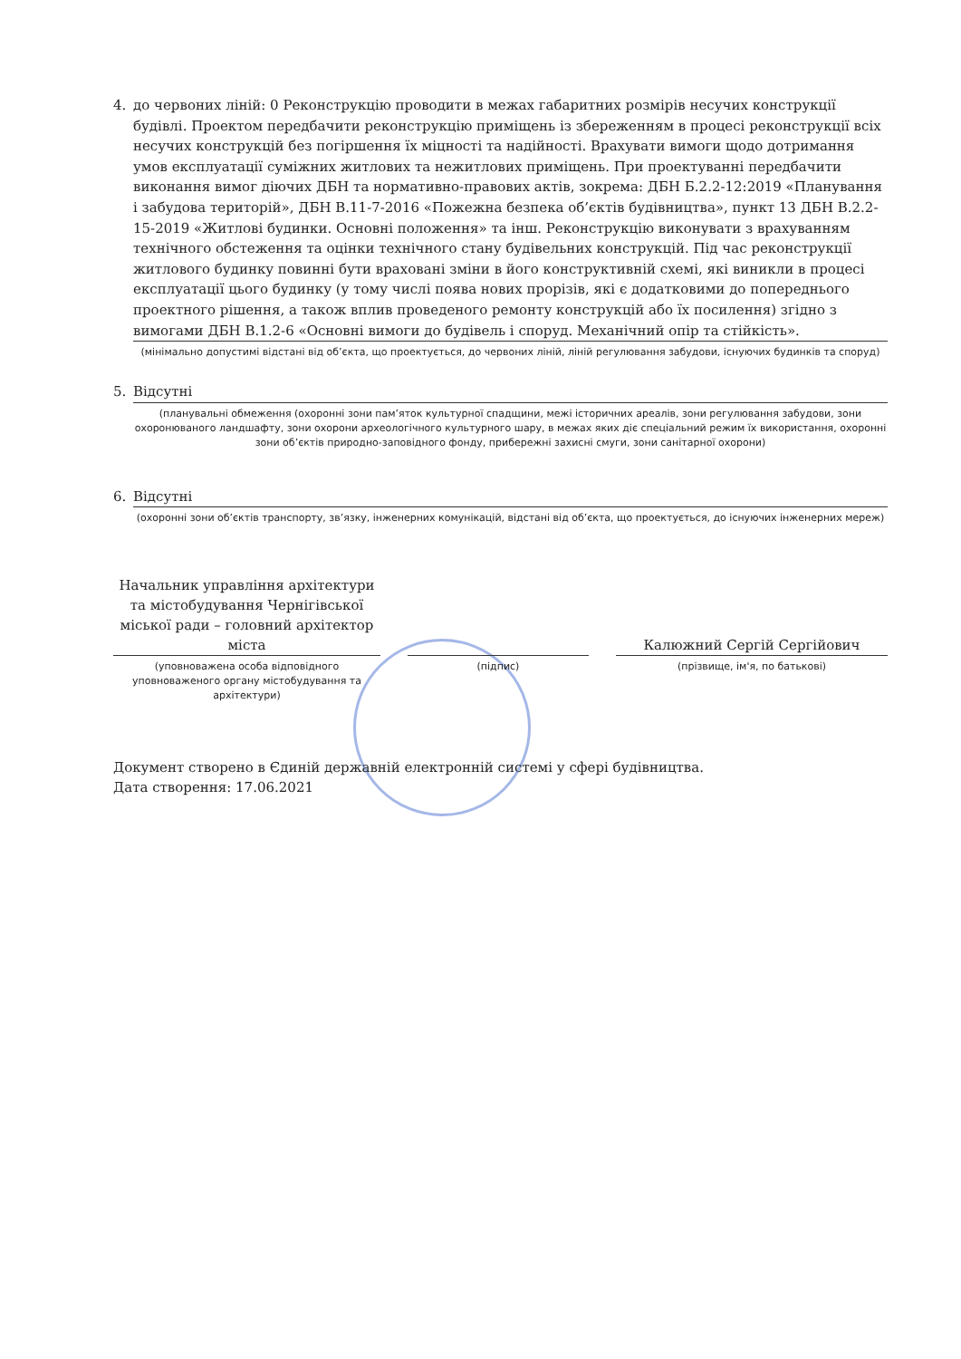4. до червоних ліній: 0 Реконструкцію проводити в межах габаритних розмірів несучих конструкції будівлі. Проектом передбачити реконструкцію приміщень із збереженням в процесі реконструкції всіх несучих конструкцій без погіршення їх міцності та надійності. Врахувати вимоги щодо дотримання умов експлуатації суміжних житлових та нежитлових приміщень. При проектуванні передбачити виконання вимог діючих ДБН та нормативно-правових актів, зокрема: ДБН Б.2.2-12:2019 «Планування і забудова територій», ДБН В.11-7-2016 «Пожежна безпека об’єктів будівництва», пункт 13 ДБН В.2.2-15-2019 «Житлові будинки. Основні положення» та інш. Реконструкцію виконувати з врахуванням технічного обстеження та оцінки технічного стану будівельних конструкцій. Під час реконструкції житлового будинку повинні бути враховані зміни в його конструктивній схемі, які виникли в процесі експлуатації цього будинку (у тому числі поява нових прорізів, які є додатковими до попереднього проектного рішення, а також вплив проведеного ремонту конструкцій або їх посилення) згідно з вимогами ДБН В.1.2-6 «Основні вимоги до будівель і споруд. Механічний опір та стійкість».
(мінімально допустимі відстані від об’єкта, що проектується, до червоних ліній, ліній регулювання забудови, існуючих будинків та споруд)
5. Відсутні
(планувальні обмеження (охоронні зони пам’яток культурної спадщини, межі історичних ареалів, зони регулювання забудови, зони охоронюваного ландшафту, зони охорони археологічного культурного шару, в межах яких діє спеціальний режим їх використання, охоронні зони об’єктів природно-заповідного фонду, прибережні захисні смуги, зони санітарної охорони)
6. Відсутні
(охоронні зони об’єктів транспорту, зв’язку, інженерних комунікацій, відстані від об’єкта, що проектується, до існуючих інженерних мереж)
Начальник управління архітектури та містобудування Чернігівської міської ради – головний архітектор міста
(уповноважена особа відповідного уповноваженого органу містобудування та архітектури)
(підпис)
Калюжний Сергій Сергійович
(прізвище, ім'я, по батькові)
Документ створено в Єдиній державній електронній системі у сфері будівництва.
Дата створення: 17.06.2021